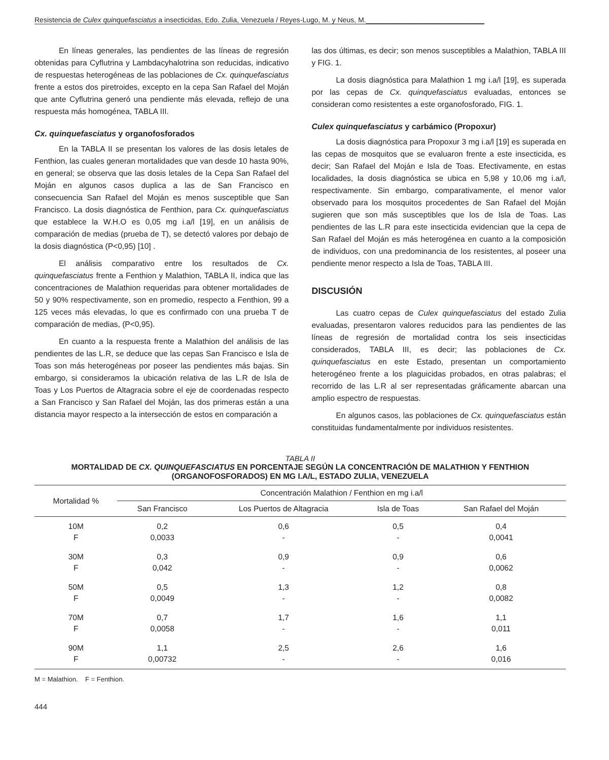Resistencia de Culex quinquefasciatus a insecticidas, Edo. Zulia, Venezuela / Reyes-Lugo, M. y Neus, M.______________________________
En líneas generales, las pendientes de las líneas de regresión obtenidas para Cyflutrina y Lambdacyhalotrina son reducidas, indicativo de respuestas heterogéneas de las poblaciones de Cx. quinquefasciatus frente a estos dos piretroides, excepto en la cepa San Rafael del Moján que ante Cyflutrina generó una pendiente más elevada, reflejo de una respuesta más homogénea, TABLA III.
Cx. quinquefasciatus y organofosforados
En la TABLA II se presentan los valores de las dosis letales de Fenthion, las cuales generan mortalidades que van desde 10 hasta 90%, en general; se observa que las dosis letales de la Cepa San Rafael del Moján en algunos casos duplica a las de San Francisco en consecuencia San Rafael del Moján es menos susceptible que San Francisco. La dosis diagnóstica de Fenthion, para Cx. quinquefasciatus que establece la W.H.O es 0,05 mg i.a/l [19], en un análisis de comparación de medias (prueba de T), se detectó valores por debajo de la dosis diagnóstica (P<0,95) [10] .
El análisis comparativo entre los resultados de Cx. quinquefasciatus frente a Fenthion y Malathion, TABLA II, indica que las concentraciones de Malathion requeridas para obtener mortalidades de 50 y 90% respectivamente, son en promedio, respecto a Fenthion, 99 a 125 veces más elevadas, lo que es confirmado con una prueba T de comparación de medias, (P<0,95).
En cuanto a la respuesta frente a Malathion del análisis de las pendientes de las L.R, se deduce que las cepas San Francisco e Isla de Toas son más heterogéneas por poseer las pendientes más bajas. Sin embargo, si consideramos la ubicación relativa de las L.R de Isla de Toas y Los Puertos de Altagracia sobre el eje de coordenadas respecto a San Francisco y San Rafael del Moján, las dos primeras están a una distancia mayor respecto a la intersección de estos en comparación a
las dos últimas, es decir; son menos susceptibles a Malathion, TABLA III y FIG. 1.
La dosis diagnóstica para Malathion 1 mg i.a/l [19], es superada por las cepas de Cx. quinquefasciatus evaluadas, entonces se consideran como resistentes a este organofosforado, FIG. 1.
Culex quinquefasciatus y carbámico (Propoxur)
La dosis diagnóstica para Propoxur 3 mg i.a/l [19] es superada en las cepas de mosquitos que se evaluaron frente a este insecticida, es decir; San Rafael del Moján e Isla de Toas. Efectivamente, en estas localidades, la dosis diagnóstica se ubica en 5,98 y 10,06 mg i.a/l, respectivamente. Sin embargo, comparativamente, el menor valor observado para los mosquitos procedentes de San Rafael del Moján sugieren que son más susceptibles que los de Isla de Toas. Las pendientes de las L.R para este insecticida evidencian que la cepa de San Rafael del Moján es más heterogénea en cuanto a la composición de individuos, con una predominancia de los resistentes, al poseer una pendiente menor respecto a Isla de Toas, TABLA III.
DISCUSIÓN
Las cuatro cepas de Culex quinquefasciatus del estado Zulia evaluadas, presentaron valores reducidos para las pendientes de las líneas de regresión de mortalidad contra los seis insecticidas considerados, TABLA III, es decir; las poblaciones de Cx. quinquefasciatus en este Estado, presentan un comportamiento heterogéneo frente a los plaguicidas probados, en otras palabras; el recorrido de las L.R al ser representadas gráficamente abarcan una amplio espectro de respuestas.
En algunos casos, las poblaciones de Cx. quinquefasciatus están constituidas fundamentalmente por individuos resistentes.
TABLA II
MORTALIDAD DE CX. QUINQUEFASCIATUS EN PORCENTAJE SEGÚN LA CONCENTRACIÓN DE MALATHION Y FENTHION (ORGANOFOSFORADOS) EN MG I.A/L, ESTADO ZULIA, VENEZUELA
| Mortalidad % | Concentración Malathion / Fenthion en mg i.a/l | | | |
| --- | --- | --- | --- | --- |
| | San Francisco | Los Puertos de Altagracia | Isla de Toas | San Rafael del Moján |
| 10M F | 0,2 0,0033 | 0,6 - | 0,5 - | 0,4 0,0041 |
| 30M F | 0,3 0,042 | 0,9 - | 0,9 - | 0,6 0,0062 |
| 50M F | 0,5 0,0049 | 1,3 - | 1,2 - | 0,8 0,0082 |
| 70M F | 0,7 0,0058 | 1,7 - | 1,6 - | 1,1 0,011 |
| 90M F | 1,1 0,00732 | 2,5 - | 2,6 - | 1,6 0,016 |
M = Malathion. F = Fenthion.
444